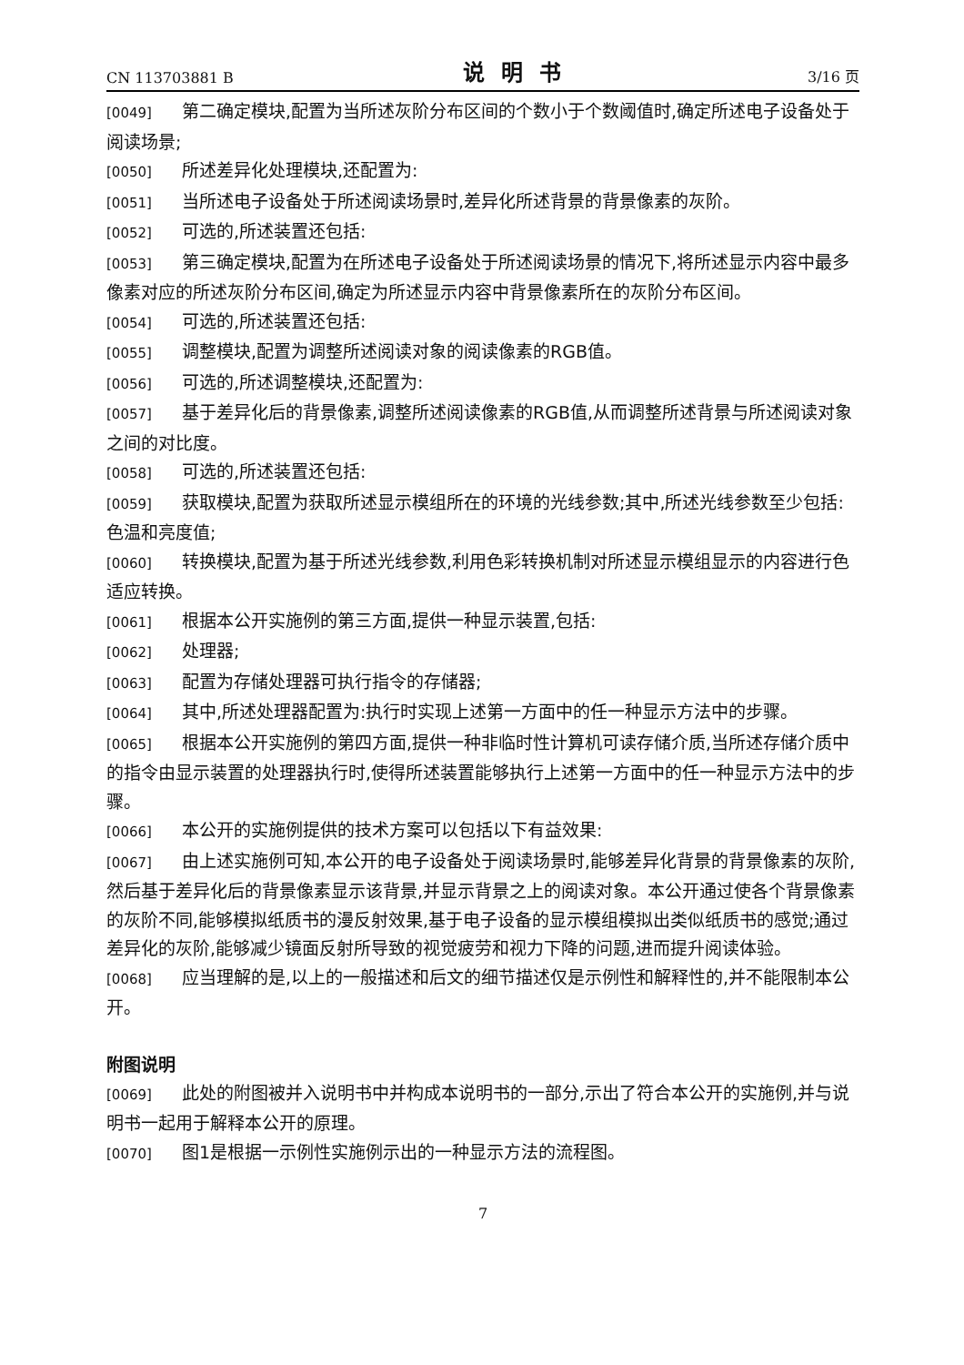CN 113703881 B 说明书 3/16 页
[0049] 第二确定模块,配置为当所述灰阶分布区间的个数小于个数阈值时,确定所述电子设备处于阅读场景;
[0050] 所述差异化处理模块,还配置为:
[0051] 当所述电子设备处于所述阅读场景时,差异化所述背景的背景像素的灰阶。
[0052] 可选的,所述装置还包括:
[0053] 第三确定模块,配置为在所述电子设备处于所述阅读场景的情况下,将所述显示内容中最多像素对应的所述灰阶分布区间,确定为所述显示内容中背景像素所在的灰阶分布区间。
[0054] 可选的,所述装置还包括:
[0055] 调整模块,配置为调整所述阅读对象的阅读像素的RGB值。
[0056] 可选的,所述调整模块,还配置为:
[0057] 基于差异化后的背景像素,调整所述阅读像素的RGB值,从而调整所述背景与所述阅读对象之间的对比度。
[0058] 可选的,所述装置还包括:
[0059] 获取模块,配置为获取所述显示模组所在的环境的光线参数;其中,所述光线参数至少包括:色温和亮度值;
[0060] 转换模块,配置为基于所述光线参数,利用色彩转换机制对所述显示模组显示的内容进行色适应转换。
[0061] 根据本公开实施例的第三方面,提供一种显示装置,包括:
[0062] 处理器;
[0063] 配置为存储处理器可执行指令的存储器;
[0064] 其中,所述处理器配置为:执行时实现上述第一方面中的任一种显示方法中的步骤。
[0065] 根据本公开实施例的第四方面,提供一种非临时性计算机可读存储介质,当所述存储介质中的指令由显示装置的处理器执行时,使得所述装置能够执行上述第一方面中的任一种显示方法中的步骤。
[0066] 本公开的实施例提供的技术方案可以包括以下有益效果:
[0067] 由上述实施例可知,本公开的电子设备处于阅读场景时,能够差异化背景的背景像素的灰阶,然后基于差异化后的背景像素显示该背景,并显示背景之上的阅读对象。本公开通过使各个背景像素的灰阶不同,能够模拟纸质书的漫反射效果,基于电子设备的显示模组模拟出类似纸质书的感觉;通过差异化的灰阶,能够减少镜面反射所导致的视觉疲劳和视力下降的问题,进而提升阅读体验。
[0068] 应当理解的是,以上的一般描述和后文的细节描述仅是示例性和解释性的,并不能限制本公开。
附图说明
[0069] 此处的附图被并入说明书中并构成本说明书的一部分,示出了符合本公开的实施例,并与说明书一起用于解释本公开的原理。
[0070] 图1是根据一示例性实施例示出的一种显示方法的流程图。
7